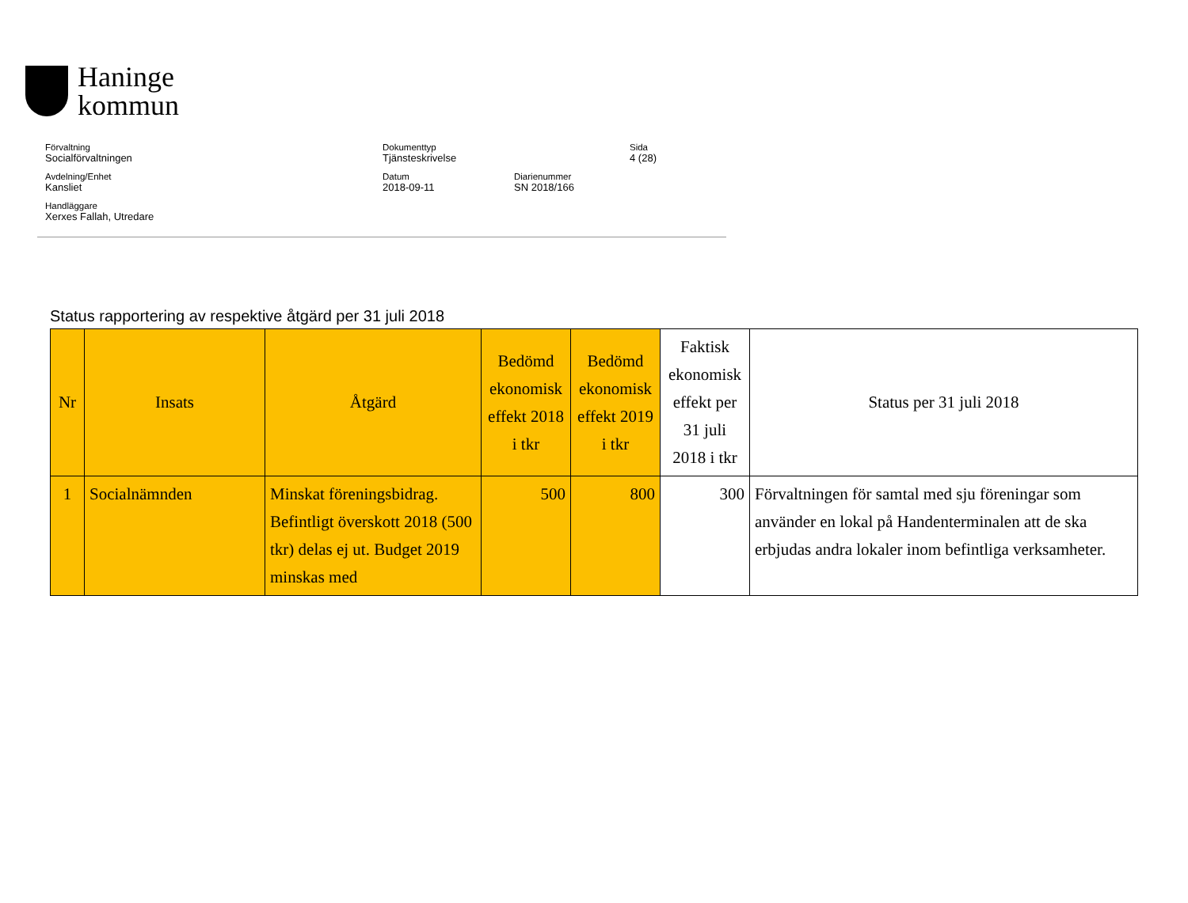Haninge
kommun
Förvaltning
Socialförvaltningen
Dokumenttyp
Tjänsteskrivelse
Sida
4 (28)
Avdelning/Enhet
Kansliet
Datum
2018-09-11
Diarienummer
SN 2018/166
Handläggare
Xerxes Fallah, Utredare
Status rapportering av respektive åtgärd per 31 juli 2018
| Nr | Insats | Åtgärd | Bedömd ekonomisk effekt 2018 i tkr | Bedömd ekonomisk effekt 2019 i tkr | Faktisk ekonomisk effekt per 31 juli 2018 i tkr | Status per 31 juli 2018 |
| --- | --- | --- | --- | --- | --- | --- |
| 1 | Socialnämnden | Minskat föreningsbidrag. Befintligt överskott 2018 (500 tkr) delas ej ut. Budget 2019 minskas med | 500 | 800 | 300 | Förvaltningen för samtal med sju föreningar som använder en lokal på Handenterminalen att de ska erbjudas andra lokaler inom befintliga verksamheter. |